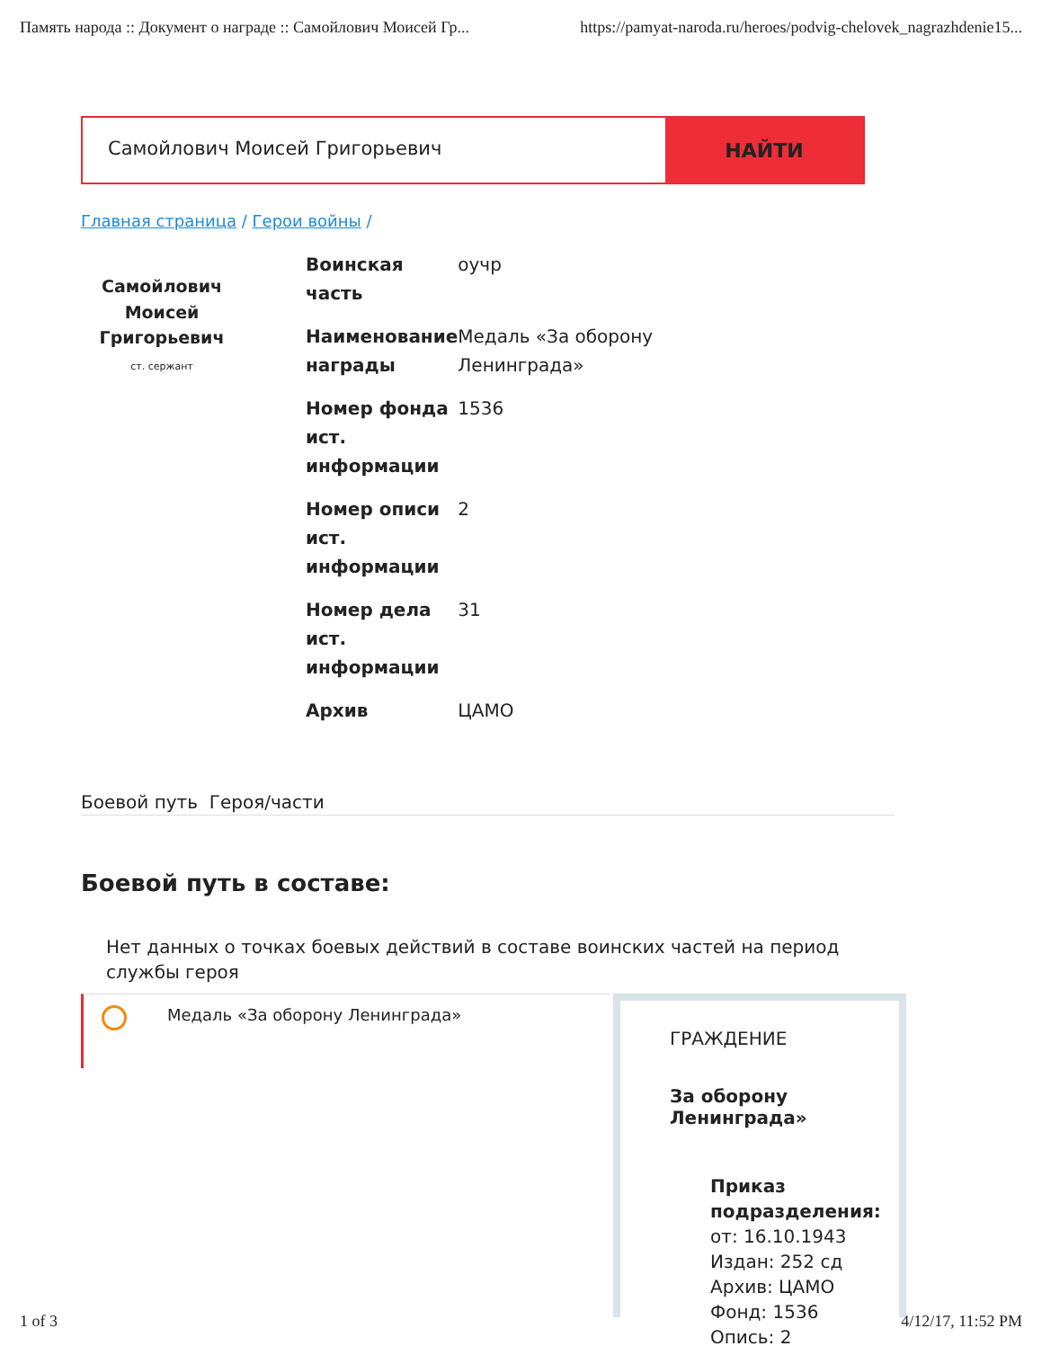Память народа :: Документ о награде :: Самойлович Моисей Гр... https://pamyat-naroda.ru/heroes/podvig-chelovek_nagrazhdenie15...
Самойлович Моисей Григорьевич
НАЙТИ
Главная страница / Герои войны /
Самойлович
Моисей
Григорьевич
ст. сержант
| Воинская часть | оучр |
| Наименование награды | Медаль «За оборону Ленинграда» |
| Номер фонда ист. информации | 1536 |
| Номер описи ист. информации | 2 |
| Номер дела ист. информации | 31 |
| Архив | ЦАМО |
Боевой путь Героя/части
Боевой путь в составе:
Нет данных о точках боевых действий в составе воинских частей на период службы героя
Медаль «За оборону Ленинграда»
ГРАЖДЕНИЕ
За оборону Ленинграда»
Приказ подразделения:
от: 16.10.1943
Издан: 252 сд
Архив: ЦАМО
Фонд: 1536
Опись: 2
1 of 3 4/12/17, 11:52 PM